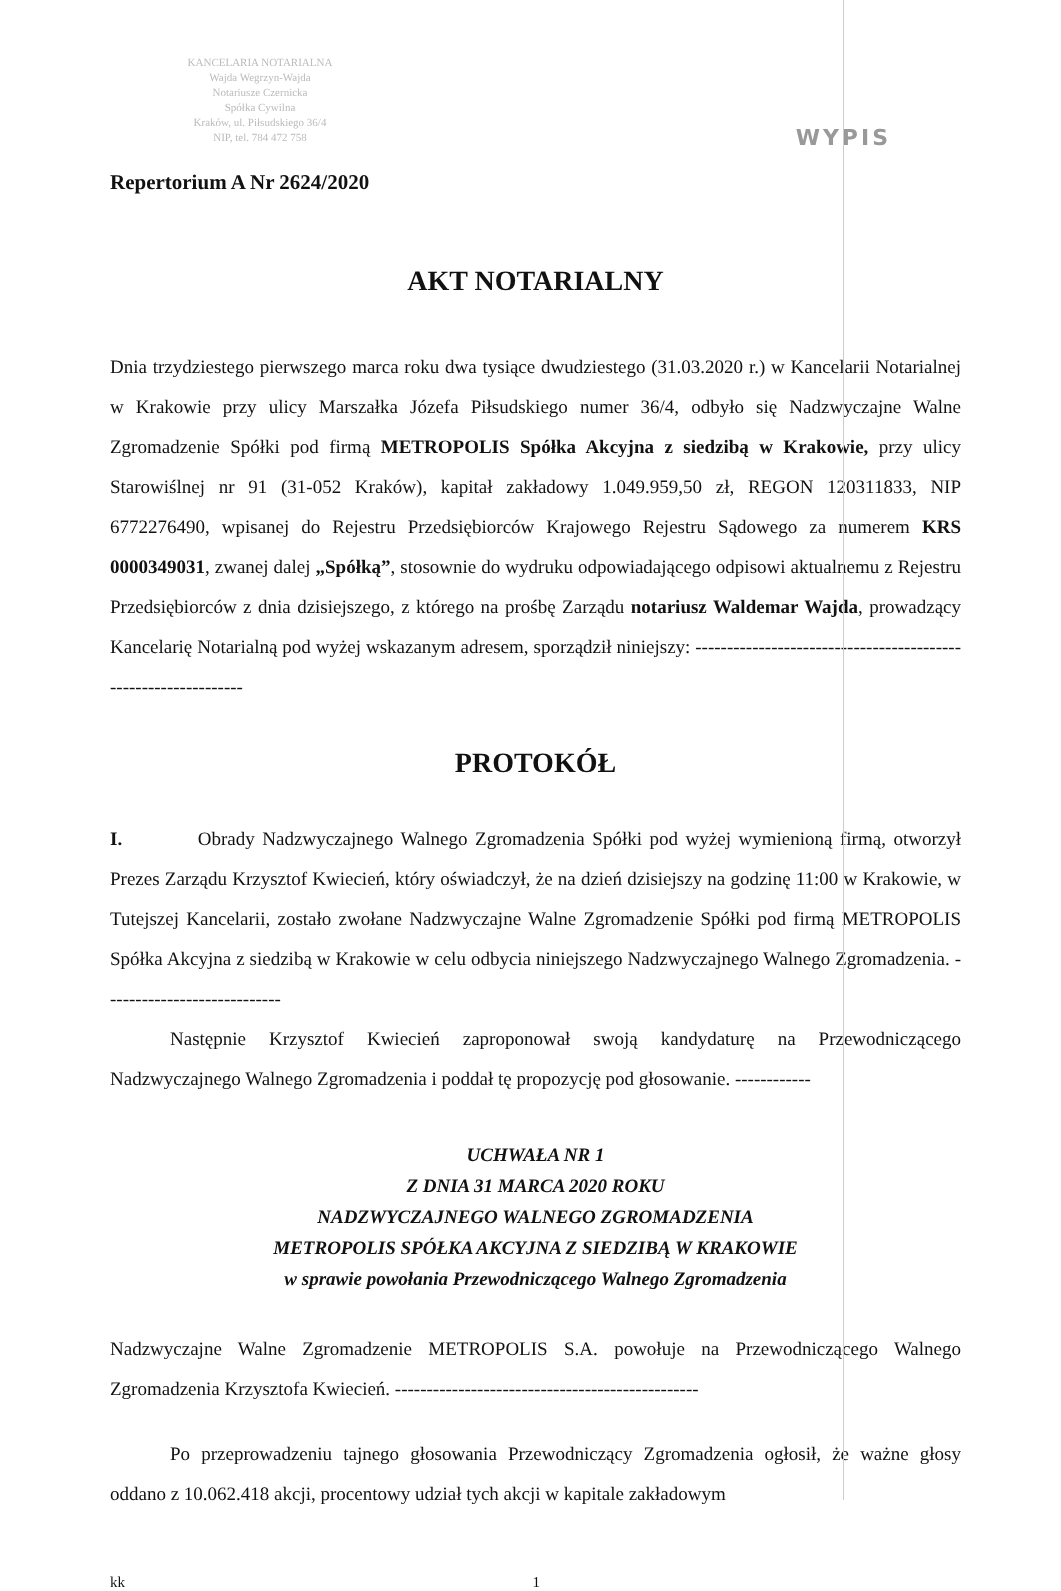KANCELARIA NOTARIALNA
Wajda Wegrzyn-Wajda
Notariusze Czernicka
Spółka Cywilna
Kraków, ul. Piłsudskiego 36/4
NIP, tel. 784 472 758
WYPIS
Repertorium A Nr 2624/2020
AKT NOTARIALNY
Dnia trzydziestego pierwszego marca roku dwa tysiące dwudziestego (31.03.2020 r.) w Kancelarii Notarialnej w Krakowie przy ulicy Marszałka Józefa Piłsudskiego numer 36/4, odbyło się Nadzwyczajne Walne Zgromadzenie Spółki pod firmą METROPOLIS Spółka Akcyjna z siedzibą w Krakowie, przy ulicy Starowiślnej nr 91 (31-052 Kraków), kapitał zakładowy 1.049.959,50 zł, REGON 120311833, NIP 6772276490, wpisanej do Rejestru Przedsiębiorców Krajowego Rejestru Sądowego za numerem KRS 0000349031, zwanej dalej „Spółką”, stosownie do wydruku odpowiadającego odpisowi aktualnemu z Rejestru Przedsiębiorców z dnia dzisiejszego, z którego na prośbę Zarządu notariusz Waldemar Wajda, prowadzący Kancelarię Notarialną pod wyżej wskazanym adresem, sporządził niniejszy: ---------------------------------------------------------------
PROTOKÓŁ
I. Obrady Nadzwyczajnego Walnego Zgromadzenia Spółki pod wyżej wymienioną firmą, otworzył Prezes Zarządu Krzysztof Kwiecień, który oświadczył, że na dzień dzisiejszy na godzinę 11:00 w Krakowie, w Tutejszej Kancelarii, zostało zwołane Nadzwyczajne Walne Zgromadzenie Spółki pod firmą METROPOLIS Spółka Akcyjna z siedzibą w Krakowie w celu odbycia niniejszego Nadzwyczajnego Walnego Zgromadzenia. ----------------------------
Następnie Krzysztof Kwiecień zaproponował swoją kandydaturę na Przewodniczącego Nadzwyczajnego Walnego Zgromadzenia i poddał tę propozycję pod głosowanie. ------------
UCHWAŁA NR 1
Z DNIA 31 MARCA 2020 ROKU
NADZWYCZAJNEGO WALNEGO ZGROMADZENIA
METROPOLIS SPÓŁKA AKCYJNA Z SIEDZIBĄ W KRAKOWIE
w sprawie powołania Przewodniczącego Walnego Zgromadzenia
Nadzwyczajne Walne Zgromadzenie METROPOLIS S.A. powołuje na Przewodniczącego Walnego Zgromadzenia Krzysztofa Kwiecień. ------------------------------------------------
Po przeprowadzeniu tajnego głosowania Przewodniczący Zgromadzenia ogłosił, że ważne głosy oddano z 10.062.418 akcji, procentowy udział tych akcji w kapitale zakładowym
kk 1